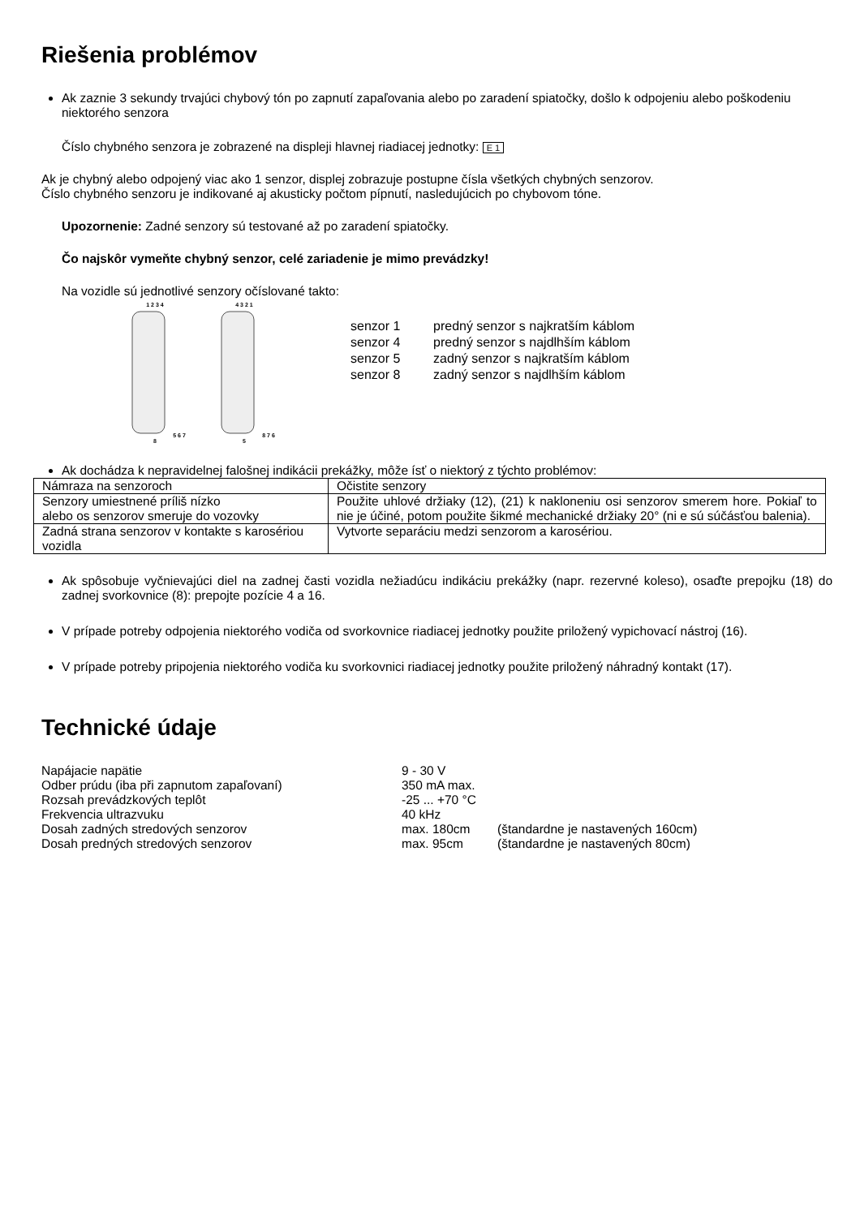Riešenia problémov
Ak zaznie 3 sekundy trvajúci chybový tón po zapnutí zapaľovania alebo po zaradení spiatočky, došlo k odpojeniu alebo poškodeniu niektorého senzora
Číslo chybného senzora je zobrazené na displeji hlavnej riadiacej jednotky: E 1
Ak je chybný alebo odpojený viac ako 1 senzor, displej zobrazuje postupne čísla všetkých chybných senzorov.
Číslo chybného senzoru je indikované aj akusticky počtom pípnutí, nasledujúcich po chybovom tóne.
Upozornenie: Zadné senzory sú testované až po zaradení spiatočky.
Čo najskôr vymeňte chybný senzor, celé zariadenie je mimo prevádzky!
Na vozidle sú jednotlivé senzory očíslované takto:
1 2 3 45 6 7 8 4 3 2 18 7 6 5
| senzor 1 | predný senzor s najkratším káblom |
| senzor 4 | predný senzor s najdlhším káblom |
| senzor 5 | zadný senzor s najkratším káblom |
| senzor 8 | zadný senzor s najdlhším káblom |
Ak dochádza k nepravidelnej falošnej indikácii prekážky, môže ísť o niektorý z týchto problémov:
| Námraza na senzoroch | Očistite senzory |
| Senzory umiestnené príliš nízko alebo os senzorov smeruje do vozovky | Použite uhlové držiaky (12), (21) k nakloneniu osi senzorov smerem hore. Pokiaľ to nie je účiné, potom použite šikmé mechanické držiaky 20° (ni e sú súčásťou balenia). |
| Zadná strana senzorov v kontakte s karosériou vozidla | Vytvorte separáciu medzi senzorom a karosériou. |
Ak spôsobuje vyčnievajúci diel na zadnej časti vozidla nežiadúcu indikáciu prekážky (napr. rezervné koleso), osaďte prepojku (18) do zadnej svorkovnice (8): prepojte pozície 4 a 16.
V prípade potreby odpojenia niektorého vodiča od svorkovnice riadiacej jednotky použite priložený vypichovací nástroj (16).
V prípade potreby pripojenia niektorého vodiča ku svorkovnici riadiacej jednotky použite priložený náhradný kontakt (17).
Technické údaje
| Napájacie napätie | 9 - 30 V | |
| Odber prúdu (iba při zapnutom zapaľovaní) | 350 mA max. | |
| Rozsah prevádzkových teplôt | -25 ... +70 °C | |
| Frekvencia ultrazvuku | 40 kHz | |
| Dosah zadných stredových senzorov | max. 180cm | (štandardne je nastavených 160cm) |
| Dosah predných stredových senzorov | max. 95cm | (štandardne je nastavených 80cm) |